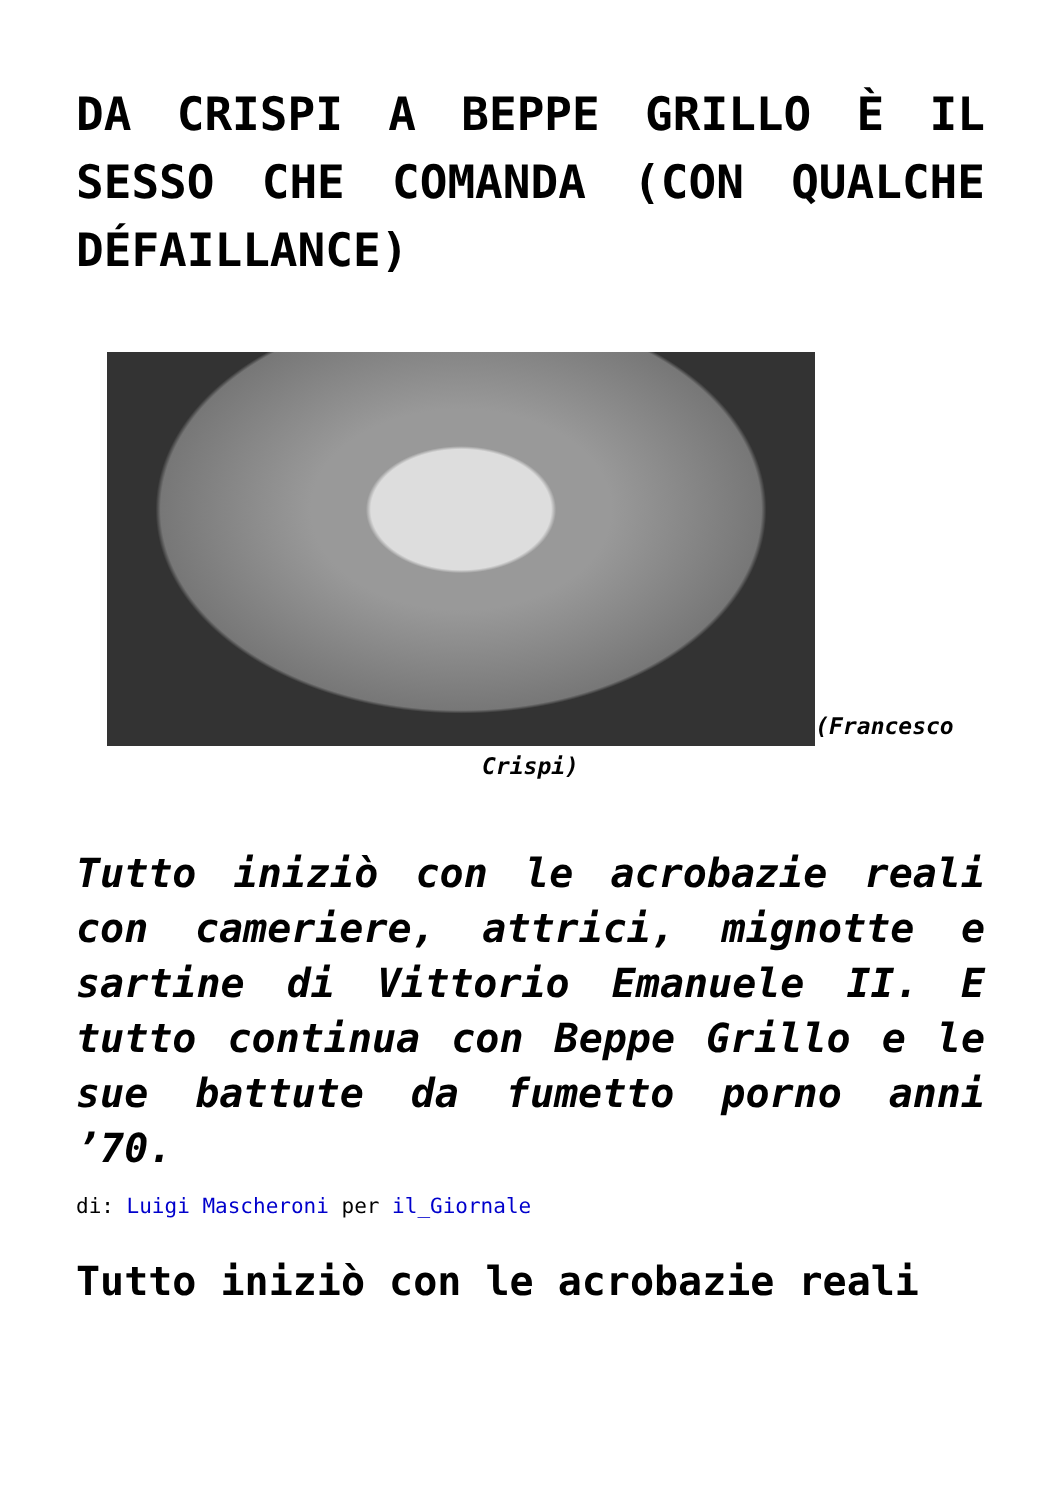DA CRISPI A BEPPE GRILLO È IL SESSO CHE COMANDA (CON QUALCHE DÉFAILLANCE)
(Francesco Crispi)
Tutto iniziò con le acrobazie reali con cameriere, attrici, mignotte e sartine di Vittorio Emanuele II. E tutto continua con Beppe Grillo e le sue battute da fumetto porno anni ’70.
di: Luigi Mascheroni per il_Giornale
Tutto iniziò con le acrobazie reali